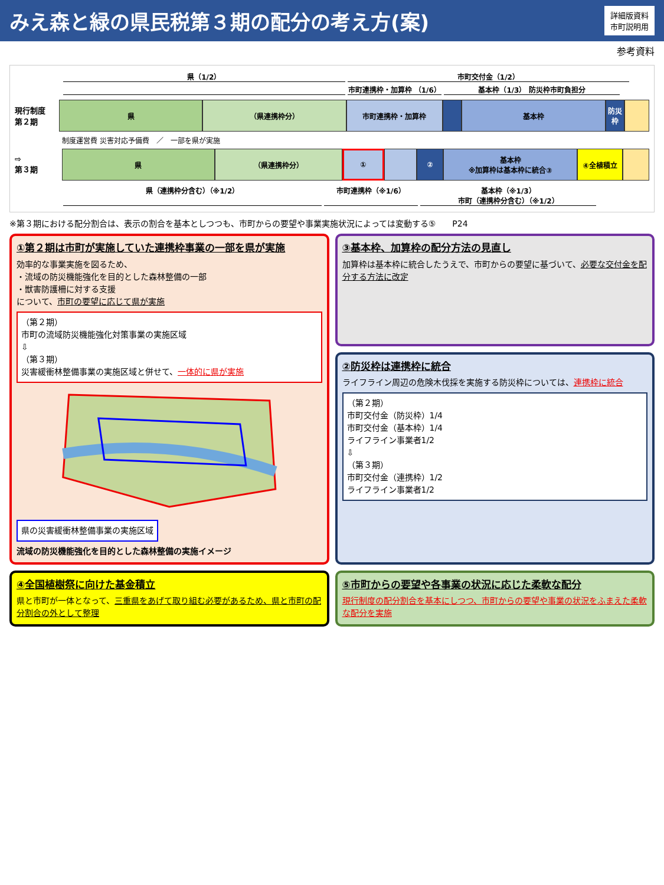みえ森と緑の県民税第３期の配分の考え方(案)
詳細版資料
市町説明用
参考資料
県（1/2） 市町交付金（1/2）
市町連携枠・加算枠 （1/6） 基本枠（1/3） 防災枠市町負担分
現行制度
第２期
県 （県連携枠分） 市町連携枠・加算枠 基本枠 防災枠
制度運営費 災害対応予備費　／　一部を県が実施
⇨
第３期
県 （県連携枠分） ① ② 基本枠
※加算枠は基本枠に統合③
④全植積立
県（連携枠分含む）（※1/2） 市町連携枠（※1/6） 基本枠（※1/3）
市町（連携枠分含む）（※1/2）
※第３期における配分割合は、表示の割合を基本としつつも、市町からの要望や事業実施状況によっては変動する⑤　　P24
①第２期は市町が実施していた連携枠事業の一部を県が実施
効率的な事業実施を図るため、
・流域の防災機能強化を目的とした森林整備の一部
・獣害防護柵に対する支援
について、市町の要望に応じて県が実施
（第２期）
市町の流域防災機能強化対策事業の実施区域
⇩
（第３期）
災害緩衝林整備事業の実施区域と併せて、一体的に県が実施
県の災害緩衝林整備事業の実施区域
流域の防災機能強化を目的とした森林整備の実施イメージ
③基本枠、加算枠の配分方法の見直し
加算枠は基本枠に統合したうえで、市町からの要望に基づいて、必要な交付金を配分する方法に改定
②防災枠は連携枠に統合
ライフライン周辺の危険木伐採を実施する防災枠については、連携枠に統合
（第２期）
市町交付金（防災枠）1/4
市町交付金（基本枠）1/4
ライフライン事業者1/2
⇩
（第３期）
市町交付金（連携枠）1/2
ライフライン事業者1/2
④全国植樹祭に向けた基金積立
県と市町が一体となって、三重県をあげて取り組む必要があるため、県と市町の配分割合の外として整理
⑤市町からの要望や各事業の状況に応じた柔軟な配分
現行制度の配分割合を基本にしつつ、市町からの要望や事業の状況をふまえた柔軟な配分を実施